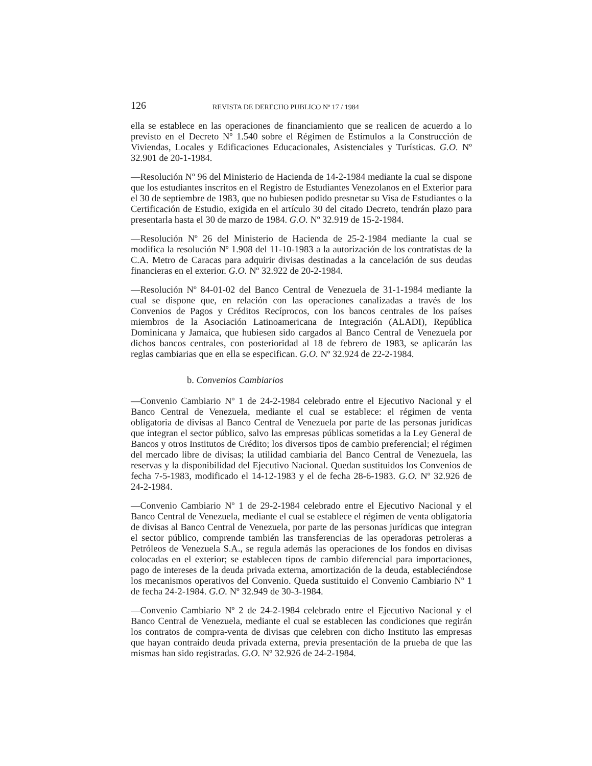126 REVISTA DE DERECHO PUBLICO Nº 17 / 1984
ella se establece en las operaciones de financiamiento que se realicen de acuerdo a lo previsto en el Decreto Nº 1.540 sobre el Régimen de Estímulos a la Construcción de Viviendas, Locales y Edificaciones Educacionales, Asistenciales y Turísticas. G.O. Nº 32.901 de 20-1-1984.
—Resolución Nº 96 del Ministerio de Hacienda de 14-2-1984 mediante la cual se dispone que los estudiantes inscritos en el Registro de Estudiantes Venezolanos en el Exterior para el 30 de septiembre de 1983, que no hubiesen podido presnetar su Visa de Estudiantes o la Certificación de Estudio, exigida en el artículo 30 del citado Decreto, tendrán plazo para presentarla hasta el 30 de marzo de 1984. G.O. Nº 32.919 de 15-2-1984.
—Resolución Nº 26 del Ministerio de Hacienda de 25-2-1984 mediante la cual se modifica la resolución Nº 1.908 del 11-10-1983 a la autorización de los contratistas de la C.A. Metro de Caracas para adquirir divisas destinadas a la cancelación de sus deudas financieras en el exterior. G.O. Nº 32.922 de 20-2-1984.
—Resolución Nº 84-01-02 del Banco Central de Venezuela de 31-1-1984 mediante la cual se dispone que, en relación con las operaciones canalizadas a través de los Convenios de Pagos y Créditos Recíprocos, con los bancos centrales de los países miembros de la Asociación Latinoamericana de Integración (ALADI), República Dominicana y Jamaica, que hubiesen sido cargados al Banco Central de Venezuela por dichos bancos centrales, con posterioridad al 18 de febrero de 1983, se aplicarán las reglas cambiarias que en ella se especifican. G.O. Nº 32.924 de 22-2-1984.
b. Convenios Cambiarios
—Convenio Cambiario Nº 1 de 24-2-1984 celebrado entre el Ejecutivo Nacional y el Banco Central de Venezuela, mediante el cual se establece: el régimen de venta obligatoria de divisas al Banco Central de Venezuela por parte de las personas jurídicas que integran el sector público, salvo las empresas públicas sometidas a la Ley General de Bancos y otros Institutos de Crédito; los diversos tipos de cambio preferencial; el régimen del mercado libre de divisas; la utilidad cambiaria del Banco Central de Venezuela, las reservas y la disponibilidad del Ejecutivo Nacional. Quedan sustituidos los Convenios de fecha 7-5-1983, modificado el 14-12-1983 y el de fecha 28-6-1983. G.O. Nº 32.926 de 24-2-1984.
—Convenio Cambiario Nº 1 de 29-2-1984 celebrado entre el Ejecutivo Nacional y el Banco Central de Venezuela, mediante el cual se establece el régimen de venta obligatoria de divisas al Banco Central de Venezuela, por parte de las personas jurídicas que integran el sector público, comprende también las transferencias de las operadoras petroleras a Petróleos de Venezuela S.A., se regula además las operaciones de los fondos en divisas colocadas en el exterior; se establecen tipos de cambio diferencial para importaciones, pago de intereses de la deuda privada externa, amortización de la deuda, estableciéndose los mecanismos operativos del Convenio. Queda sustituido el Convenio Cambiario Nº 1 de fecha 24-2-1984. G.O. Nº 32.949 de 30-3-1984.
—Convenio Cambiario Nº 2 de 24-2-1984 celebrado entre el Ejecutivo Nacional y el Banco Central de Venezuela, mediante el cual se establecen las condiciones que regirán los contratos de compra-venta de divisas que celebren con dicho Instituto las empresas que hayan contraído deuda privada externa, previa presentación de la prueba de que las mismas han sido registradas. G.O. Nº 32.926 de 24-2-1984.